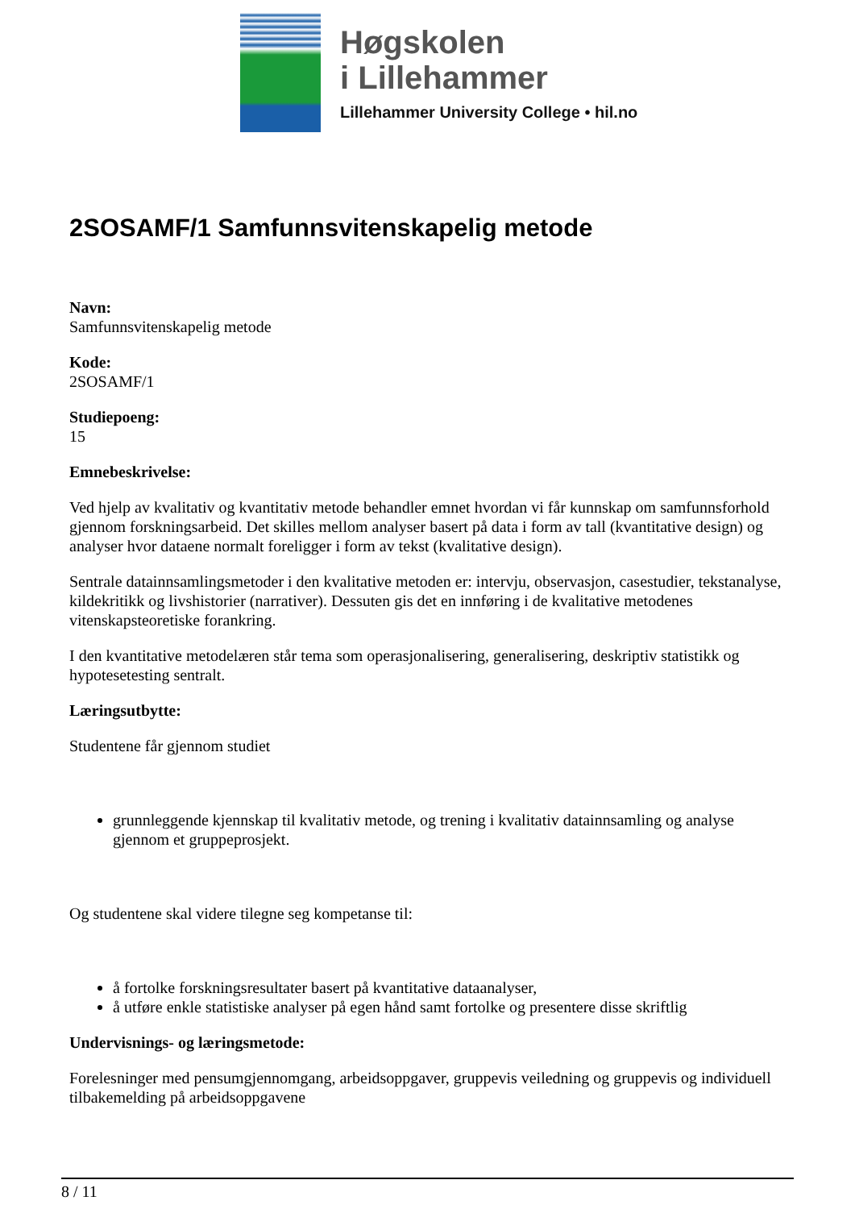Høgskolen
i Lillehammer
Lillehammer University College • hil.no
2SOSAMF/1 Samfunnsvitenskapelig metode
Navn:
Samfunnsvitenskapelig metode
Kode:
2SOSAMF/1
Studiepoeng:
15
Emnebeskrivelse:
Ved hjelp av kvalitativ og kvantitativ metode behandler emnet hvordan vi får kunnskap om samfunnsforhold gjennom forskningsarbeid. Det skilles mellom analyser basert på data i form av tall (kvantitative design) og analyser hvor dataene normalt foreligger i form av tekst (kvalitative design).
Sentrale datainnsamlingsmetoder i den kvalitative metoden er: intervju, observasjon, casestudier, tekstanalyse, kildekritikk og livshistorier (narrativer). Dessuten gis det en innføring i de kvalitative metodenes vitenskapsteoretiske forankring.
I den kvantitative metodelæren står tema som operasjonalisering, generalisering, deskriptiv statistikk og hypotesetesting sentralt.
Læringsutbytte:
Studentene får gjennom studiet
grunnleggende kjennskap til kvalitativ metode, og trening i kvalitativ datainnsamling og analyse gjennom et gruppeprosjekt.
Og studentene skal videre tilegne seg kompetanse til:
å fortolke forskningsresultater basert på kvantitative dataanalyser,
å utføre enkle statistiske analyser på egen hånd samt fortolke og presentere disse skriftlig
Undervisnings- og læringsmetode:
Forelesninger med pensumgjennomgang, arbeidsoppgaver, gruppevis veiledning og gruppevis og individuell tilbakemelding på arbeidsoppgavene
8 / 11